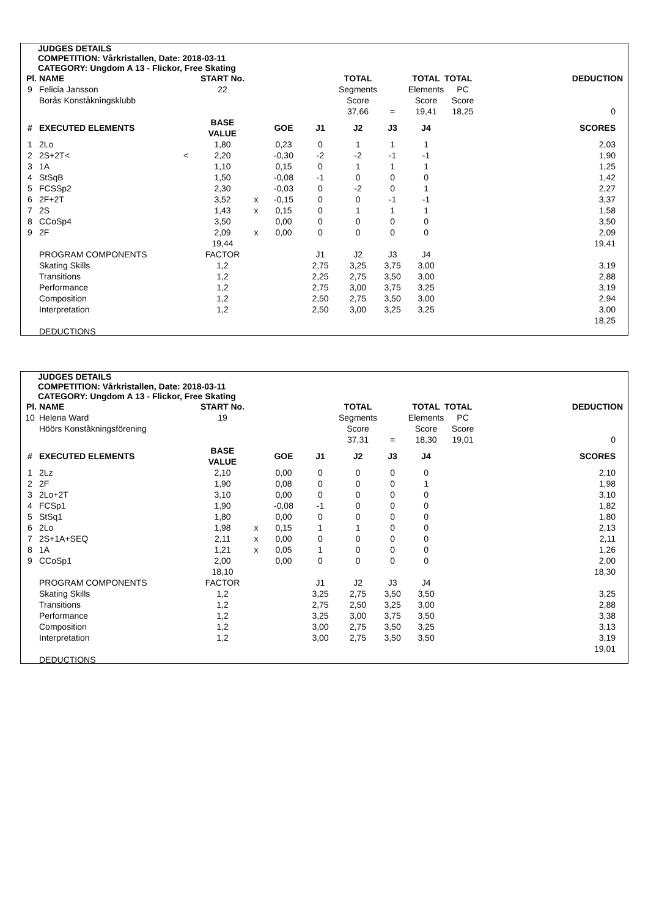JUDGES DETAILS
COMPETITION: Vårkristallen, Date: 2018-03-11
CATEGORY: Ungdom A 13 - Flickor, Free Skating
| Pl. | NAME | | START No. | | | | TOTAL | | TOTAL | TOTAL | | DEDUCTION |
| 9 | Felicia Jansson | | 22 | | | | Segments | | Elements | PC | | |
| | Borås Konståkningsklubb | | | | | | Score | | Score | Score | | |
| | | | | | | | 37,66 | = | 19,41 | 18,25 | | 0 |
| # | EXECUTED ELEMENTS | | BASE VALUE | | GOE | J1 | J2 | J3 | J4 | | | SCORES |
| 1 | 2Lo | | 1,80 | | 0,23 | 0 | 1 | 1 | 1 | | | 2,03 |
| 2 | 2S+2T< | < | 2,20 | | -0,30 | -2 | -2 | -1 | -1 | | | 1,90 |
| 3 | 1A | | 1,10 | | 0,15 | 0 | 1 | 1 | 1 | | | 1,25 |
| 4 | StSqB | | 1,50 | | -0,08 | -1 | 0 | 0 | 0 | | | 1,42 |
| 5 | FCSSp2 | | 2,30 | | -0,03 | 0 | -2 | 0 | 1 | | | 2,27 |
| 6 | 2F+2T | | 3,52 | x | -0,15 | 0 | 0 | -1 | -1 | | | 3,37 |
| 7 | 2S | | 1,43 | x | 0,15 | 0 | 1 | 1 | 1 | | | 1,58 |
| 8 | CCoSp4 | | 3,50 | | 0,00 | 0 | 0 | 0 | 0 | | | 3,50 |
| 9 | 2F | | 2,09 | x | 0,00 | 0 | 0 | 0 | 0 | | | 2,09 |
| | | | 19,44 | | | | | | | | | 19,41 |
| | PROGRAM COMPONENTS | | FACTOR | | | J1 | J2 | J3 | J4 | | | |
| | Skating Skills | | 1,2 | | | 2,75 | 3,25 | 3,75 | 3,00 | | | 3,19 |
| | Transitions | | 1,2 | | | 2,25 | 2,75 | 3,50 | 3,00 | | | 2,88 |
| | Performance | | 1,2 | | | 2,75 | 3,00 | 3,75 | 3,25 | | | 3,19 |
| | Composition | | 1,2 | | | 2,50 | 2,75 | 3,50 | 3,00 | | | 2,94 |
| | Interpretation | | 1,2 | | | 2,50 | 3,00 | 3,25 | 3,25 | | | 3,00 |
| | | | | | | | | | | | | 18,25 |
| | DEDUCTIONS | | | | | | | | | | | |
JUDGES DETAILS
COMPETITION: Vårkristallen, Date: 2018-03-11
CATEGORY: Ungdom A 13 - Flickor, Free Skating
| Pl. | NAME | | START No. | | | | TOTAL | | TOTAL | TOTAL | | DEDUCTION |
| 10 | Helena Ward | | 19 | | | | Segments | | Elements | PC | | |
| | Höörs Konståkningsförening | | | | | | Score | | Score | Score | | |
| | | | | | | | 37,31 | = | 18,30 | 19,01 | | 0 |
| # | EXECUTED ELEMENTS | | BASE VALUE | | GOE | J1 | J2 | J3 | J4 | | | SCORES |
| 1 | 2Lz | | 2,10 | | 0,00 | 0 | 0 | 0 | 0 | | | 2,10 |
| 2 | 2F | | 1,90 | | 0,08 | 0 | 0 | 0 | 1 | | | 1,98 |
| 3 | 2Lo+2T | | 3,10 | | 0,00 | 0 | 0 | 0 | 0 | | | 3,10 |
| 4 | FCSp1 | | 1,90 | | -0,08 | -1 | 0 | 0 | 0 | | | 1,82 |
| 5 | StSq1 | | 1,80 | | 0,00 | 0 | 0 | 0 | 0 | | | 1,80 |
| 6 | 2Lo | | 1,98 | x | 0,15 | 1 | 1 | 0 | 0 | | | 2,13 |
| 7 | 2S+1A+SEQ | | 2,11 | x | 0,00 | 0 | 0 | 0 | 0 | | | 2,11 |
| 8 | 1A | | 1,21 | x | 0,05 | 1 | 0 | 0 | 0 | | | 1,26 |
| 9 | CCoSp1 | | 2,00 | | 0,00 | 0 | 0 | 0 | 0 | | | 2,00 |
| | | | 18,10 | | | | | | | | | 18,30 |
| | PROGRAM COMPONENTS | | FACTOR | | | J1 | J2 | J3 | J4 | | | |
| | Skating Skills | | 1,2 | | | 3,25 | 2,75 | 3,50 | 3,50 | | | 3,25 |
| | Transitions | | 1,2 | | | 2,75 | 2,50 | 3,25 | 3,00 | | | 2,88 |
| | Performance | | 1,2 | | | 3,25 | 3,00 | 3,75 | 3,50 | | | 3,38 |
| | Composition | | 1,2 | | | 3,00 | 2,75 | 3,50 | 3,25 | | | 3,13 |
| | Interpretation | | 1,2 | | | 3,00 | 2,75 | 3,50 | 3,50 | | | 3,19 |
| | | | | | | | | | | | | 19,01 |
| | DEDUCTIONS | | | | | | | | | | | |